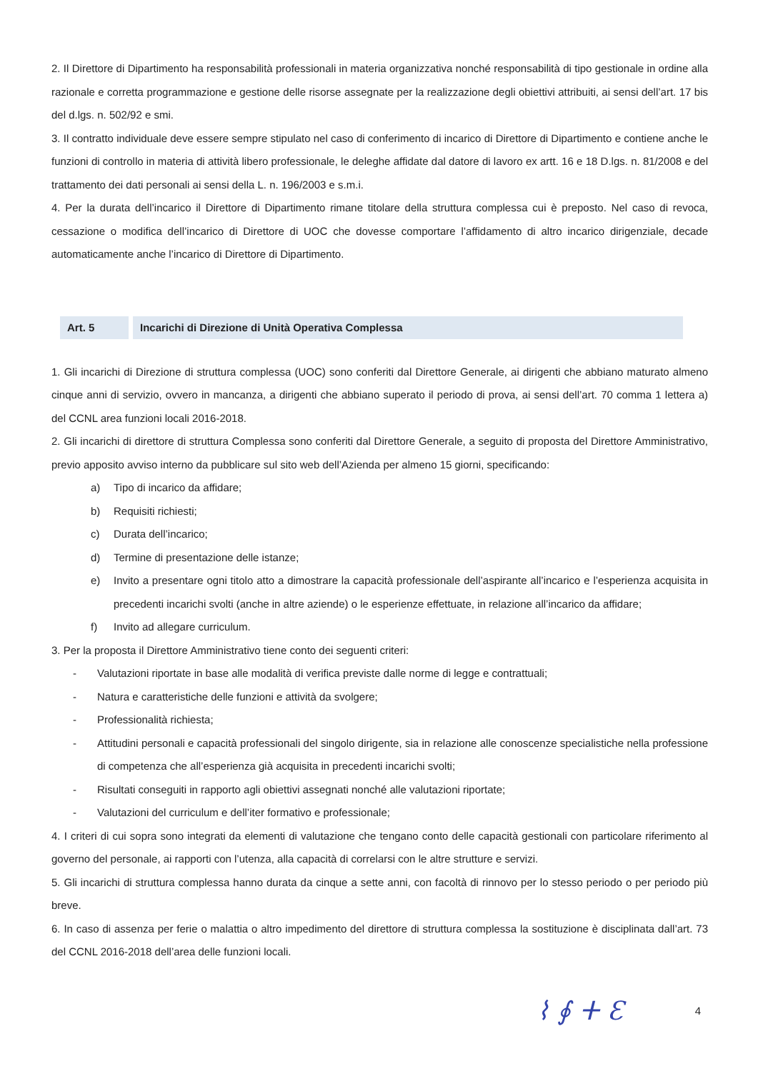2. Il Direttore di Dipartimento ha responsabilità professionali in materia organizzativa nonché responsabilità di tipo gestionale in ordine alla razionale e corretta programmazione e gestione delle risorse assegnate per la realizzazione degli obiettivi attribuiti, ai sensi dell’art. 17 bis del d.lgs. n. 502/92 e smi.
3. Il contratto individuale deve essere sempre stipulato nel caso di conferimento di incarico di Direttore di Dipartimento e contiene anche le funzioni di controllo in materia di attività libero professionale, le deleghe affidate dal datore di lavoro ex artt. 16 e 18 D.lgs. n. 81/2008 e del trattamento dei dati personali ai sensi della L. n. 196/2003 e s.m.i.
4. Per la durata dell’incarico il Direttore di Dipartimento rimane titolare della struttura complessa cui è preposto. Nel caso di revoca, cessazione o modifica dell’incarico di Direttore di UOC che dovesse comportare l’affidamento di altro incarico dirigenziale, decade automaticamente anche l’incarico di Direttore di Dipartimento.
Art. 5 Incarichi di Direzione di Unità Operativa Complessa
1. Gli incarichi di Direzione di struttura complessa (UOC) sono conferiti dal Direttore Generale, ai dirigenti che abbiano maturato almeno cinque anni di servizio, ovvero in mancanza, a dirigenti che abbiano superato il periodo di prova, ai sensi dell’art. 70 comma 1 lettera a) del CCNL area funzioni locali 2016-2018.
2. Gli incarichi di direttore di struttura Complessa sono conferiti dal Direttore Generale, a seguito di proposta del Direttore Amministrativo, previo apposito avviso interno da pubblicare sul sito web dell’Azienda per almeno 15 giorni, specificando:
a) Tipo di incarico da affidare;
b) Requisiti richiesti;
c) Durata dell’incarico;
d) Termine di presentazione delle istanze;
e) Invito a presentare ogni titolo atto a dimostrare la capacità professionale dell’aspirante all’incarico e l’esperienza acquisita in precedenti incarichi svolti (anche in altre aziende) o le esperienze effettuate, in relazione all’incarico da affidare;
f) Invito ad allegare curriculum.
3. Per la proposta il Direttore Amministrativo tiene conto dei seguenti criteri:
- Valutazioni riportate in base alle modalità di verifica previste dalle norme di legge e contrattuali;
- Natura e caratteristiche delle funzioni e attività da svolgere;
- Professionalità richiesta;
- Attitudini personali e capacità professionali del singolo dirigente, sia in relazione alle conoscenze specialistiche nella professione di competenza che all’esperienza già acquisita in precedenti incarichi svolti;
- Risultati conseguiti in rapporto agli obiettivi assegnati nonché alle valutazioni riportate;
- Valutazioni del curriculum e dell’iter formativo e professionale;
4. I criteri di cui sopra sono integrati da elementi di valutazione che tengano conto delle capacità gestionali con particolare riferimento al governo del personale, ai rapporti con l’utenza, alla capacità di correlarsi con le altre strutture e servizi.
5. Gli incarichi di struttura complessa hanno durata da cinque a sette anni, con facoltà di rinnovo per lo stesso periodo o per periodo più breve.
6. In caso di assenza per ferie o malattia o altro impedimento del direttore di struttura complessa la sostituzione è disciplinata dall’art. 73 del CCNL 2016-2018 dell’area delle funzioni locali.
⌇ ∮ ⵜ Ɛ 4